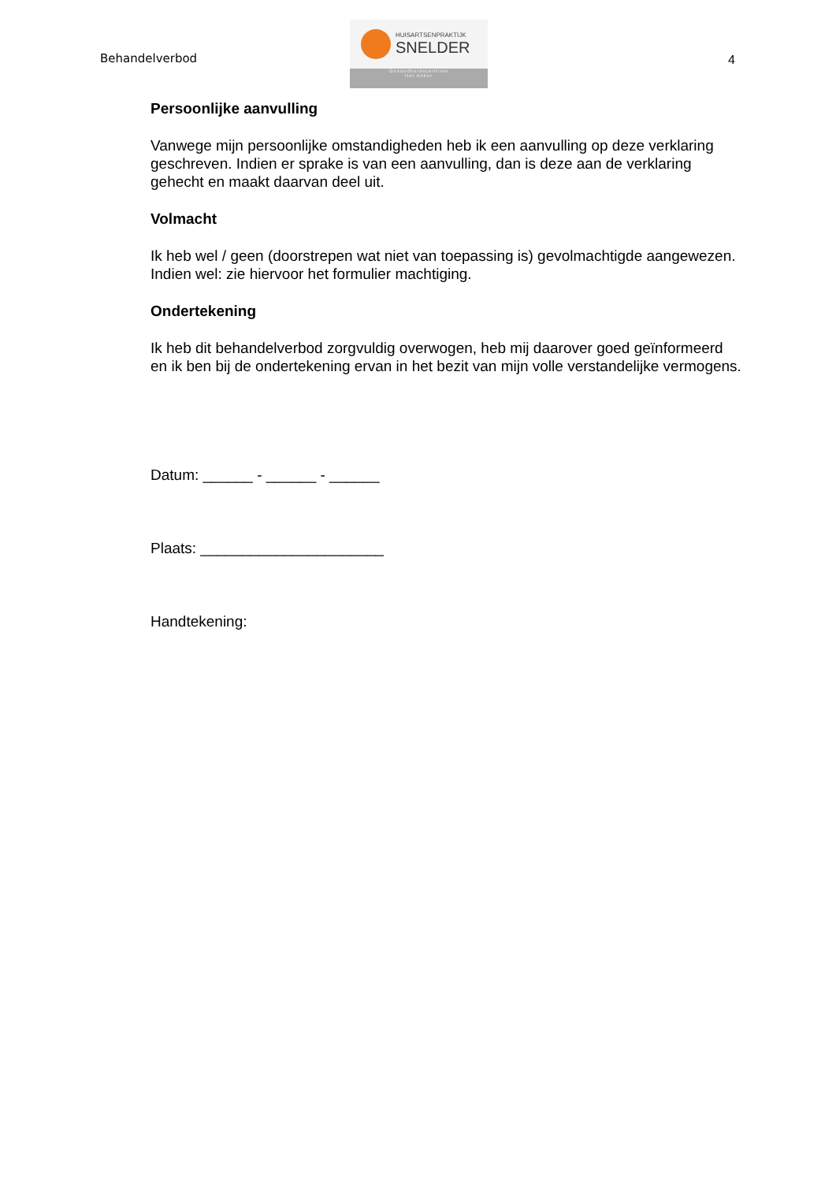Behandelverbod
HUISARTSENPRAKTIJK
SNELDER
Gezondheidscentrum
Het Anker
4
Persoonlijke aanvulling
Vanwege mijn persoonlijke omstandigheden heb ik een aanvulling op deze verklaring geschreven. Indien er sprake is van een aanvulling, dan is deze aan de verklaring gehecht en maakt daarvan deel uit.
Volmacht
Ik heb wel / geen (doorstrepen wat niet van toepassing is) gevolmachtigde aangewezen. Indien wel: zie hiervoor het formulier machtiging.
Ondertekening
Ik heb dit behandelverbod zorgvuldig overwogen, heb mij daarover goed geïnformeerd en ik ben bij de ondertekening ervan in het bezit van mijn volle verstandelijke vermogens.
Datum: ______ - ______ - ______
Plaats: ______________________
Handtekening: